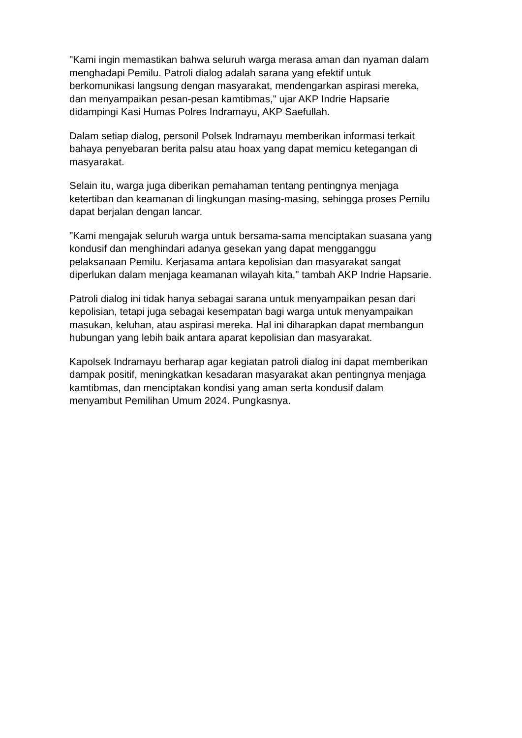"Kami ingin memastikan bahwa seluruh warga merasa aman dan nyaman dalam
menghadapi Pemilu. Patroli dialog adalah sarana yang efektif untuk
berkomunikasi langsung dengan masyarakat, mendengarkan aspirasi mereka,
dan menyampaikan pesan-pesan kamtibmas," ujar AKP Indrie Hapsarie
didampingi Kasi Humas Polres Indramayu, AKP Saefullah.
Dalam setiap dialog, personil Polsek Indramayu memberikan informasi terkait
bahaya penyebaran berita palsu atau hoax yang dapat memicu ketegangan di
masyarakat.
Selain itu, warga juga diberikan pemahaman tentang pentingnya menjaga
ketertiban dan keamanan di lingkungan masing-masing, sehingga proses Pemilu
dapat berjalan dengan lancar.
"Kami mengajak seluruh warga untuk bersama-sama menciptakan suasana yang
kondusif dan menghindari adanya gesekan yang dapat mengganggu
pelaksanaan Pemilu. Kerjasama antara kepolisian dan masyarakat sangat
diperlukan dalam menjaga keamanan wilayah kita," tambah AKP Indrie Hapsarie.
Patroli dialog ini tidak hanya sebagai sarana untuk menyampaikan pesan dari
kepolisian, tetapi juga sebagai kesempatan bagi warga untuk menyampaikan
masukan, keluhan, atau aspirasi mereka. Hal ini diharapkan dapat membangun
hubungan yang lebih baik antara aparat kepolisian dan masyarakat.
Kapolsek Indramayu berharap agar kegiatan patroli dialog ini dapat memberikan
dampak positif, meningkatkan kesadaran masyarakat akan pentingnya menjaga
kamtibmas, dan menciptakan kondisi yang aman serta kondusif dalam
menyambut Pemilihan Umum 2024. Pungkasnya.